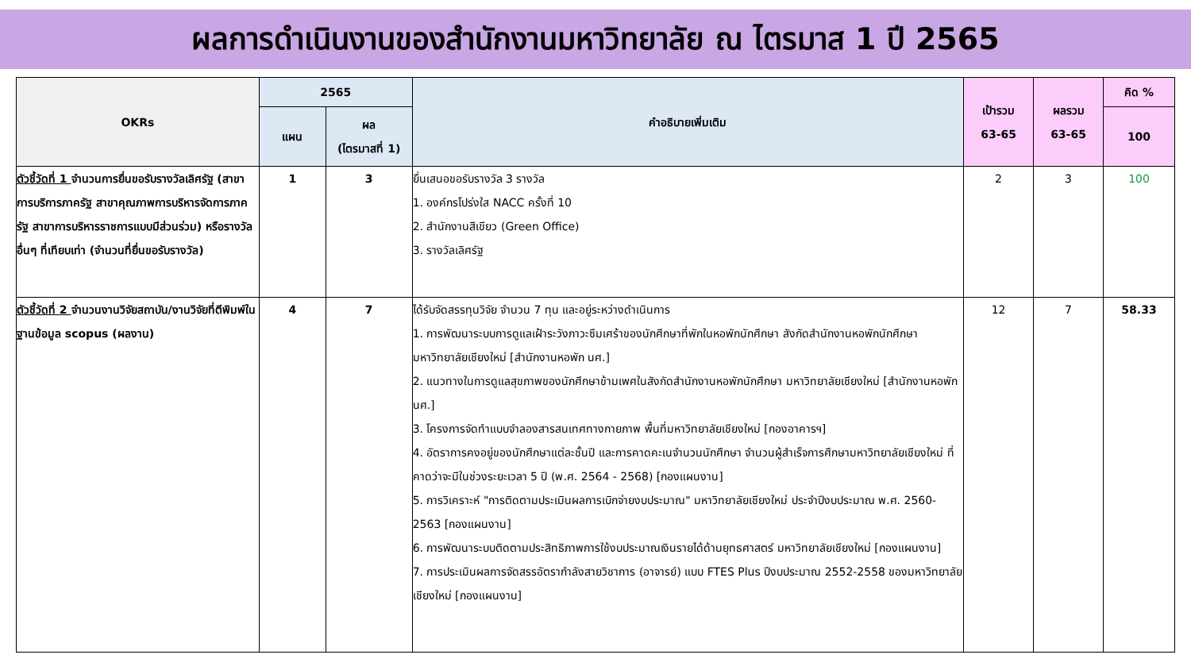ผลการดำเนินงานของสำนักงานมหาวิทยาลัย ณ ไตรมาส 1 ปี 2565
| OKRs | 2565 | | คำอธิบายเพิ่มเติม | เป้ารวม 63-65 | ผลรวม 63-65 | คิด % |
| --- | --- | --- | --- | --- | --- | --- |
| | แผน | ผล (ไตรมาสที่ 1) | | | | 100 |
| ตัวชี้วัดที่ 1 จำนวนการยื่นขอรับรางวัลเลิศรัฐ (สาขาการบริการภาครัฐ สาขาคุณภาพการบริหารจัดการภาครัฐ สาขาการบริหารราชการแบบมีส่วนร่วม) หรือรางวัลอื่นๆ ที่เทียบเท่า (จำนวนที่ยื่นขอรับรางวัล) | 1 | 3 | ยื่นเสนอขอรับรางวัล 3 รางวัล 1. องค์กรโปร่งใส NACC ครั้งที่ 10 2. สำนักงานสีเขียว (Green Office) 3. รางวัลเลิศรัฐ | 2 | 3 | 100 |
| ตัวชี้วัดที่ 2 จำนวนงานวิจัยสถาบัน/งานวิจัยที่ตีพิมพ์ในฐานข้อมูล scopus (ผลงาน) | 4 | 7 | ได้รับจัดสรรทุนวิจัย จำนวน 7 ทุน และอยู่ระหว่างดำเนินการ 1. การพัฒนาระบบการดูแลเฝ้าระวังภาวะซึมเศร้าของนักศึกษาที่พักในหอพักนักศึกษา สังกัดสำนักงานหอพักนักศึกษามหาวิทยาลัยเชียงใหม่ [สำนักงานหอพัก นศ.] 2. แนวทางในการดูแลสุขภาพของนักศึกษาข้ามเพศในสังกัดสำนักงานหอพักนักศึกษา มหาวิทยาลัยเชียงใหม่ [สำนักงานหอพัก นศ.] 3. โครงการจัดทำแบบจำลองสารสนเทศทางกายภาพ พื้นที่มหาวิทยาลัยเชียงใหม่ [กองอาคารฯ] 4. อัตราการคงอยู่ของนักศึกษาแต่ละชั้นปี และการคาดคะเนจำนวนนักศึกษา จำนวนผู้สำเร็จการศึกษามหาวิทยาลัยเชียงใหม่ ที่คาดว่าจะมีในช่วงระยะเวลา 5 ปี (พ.ศ. 2564 - 2568) [กองแผนงาน] 5. การวิเคราะห์ "การติดตามประเมินผลการเบิกจ่ายงบประมาณ" มหาวิทยาลัยเชียงใหม่ ประจำปีงบประมาณ พ.ศ. 2560-2563 [กองแผนงาน] 6. การพัฒนาระบบติดตามประสิทธิภาพการใช้งบประมาณเงินรายได้ด้านยุทธศาสตร์ มหาวิทยาลัยเชียงใหม่ [กองแผนงาน] 7. การประเมินผลการจัดสรรอัตรากำลังสายวิชาการ (อาจารย์) แบบ FTES Plus ปีงบประมาณ 2552-2558 ของมหาวิทยาลัยเชียงใหม่ [กองแผนงาน] | 12 | 7 | 58.33 |